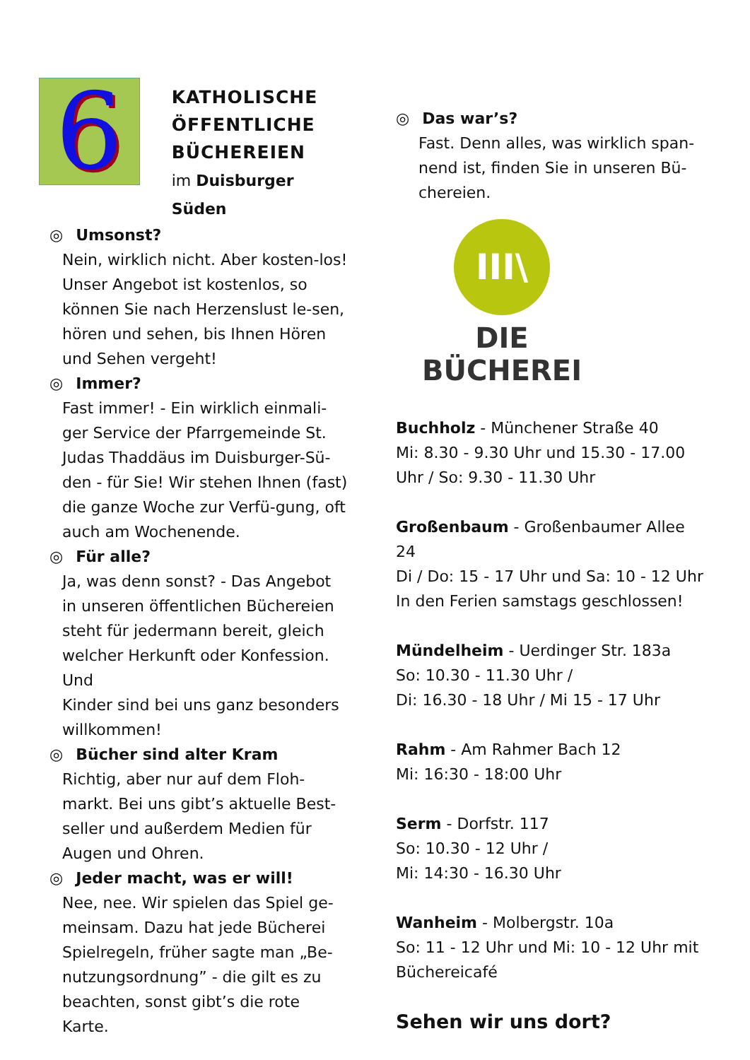6
KATHOLISCHE
ÖFFENTLICHE
BÜCHEREIEN
im Duisburger Süden
◎ Umsonst?
Nein, wirklich nicht. Aber kosten-los! Unser Angebot ist kostenlos, so können Sie nach Herzenslust le-sen, hören und sehen, bis Ihnen Hören und Sehen vergeht!
◎ Immer?
Fast immer! - Ein wirklich einmali-ger Service der Pfarrgemeinde St. Judas Thaddäus im Duisburger-Sü-den - für Sie! Wir stehen Ihnen (fast) die ganze Woche zur Verfü-gung, oft auch am Wochenende.
◎ Für alle?
Ja, was denn sonst? - Das Angebot in unseren öffentlichen Büchereien steht für jedermann bereit, gleich welcher Herkunft oder Konfession. Und
Kinder sind bei uns ganz besonders willkommen!
◎ Bücher sind alter Kram
Richtig, aber nur auf dem Floh-markt. Bei uns gibt’s aktuelle Best-seller und außerdem Medien für Augen und Ohren.
◎ Jeder macht, was er will!
Nee, nee. Wir spielen das Spiel ge-meinsam. Dazu hat jede Bücherei Spielregeln, früher sagte man „Be-nutzungsordnung” - die gilt es zu beachten, sonst gibt’s die rote Karte.
◎ Das war’s?
Fast. Denn alles, was wirklich span-nend ist, finden Sie in unseren Bü-chereien.
III\
DIE BÜCHEREI
Buchholz - Münchener Straße 40
Mi: 8.30 - 9.30 Uhr und 15.30 - 17.00 Uhr / So: 9.30 - 11.30 Uhr
Großenbaum - Großenbaumer Allee 24
Di / Do: 15 - 17 Uhr und Sa: 10 - 12 Uhr
In den Ferien samstags geschlossen!
Mündelheim - Uerdinger Str. 183a
So: 10.30 - 11.30 Uhr /
Di: 16.30 - 18 Uhr / Mi 15 - 17 Uhr
Rahm - Am Rahmer Bach 12
Mi: 16:30 - 18:00 Uhr
Serm - Dorfstr. 117
So: 10.30 - 12 Uhr /
Mi: 14:30 - 16.30 Uhr
Wanheim - Molbergstr. 10a
So: 11 - 12 Uhr und Mi: 10 - 12 Uhr mit Büchereicafé
Sehen wir uns dort?